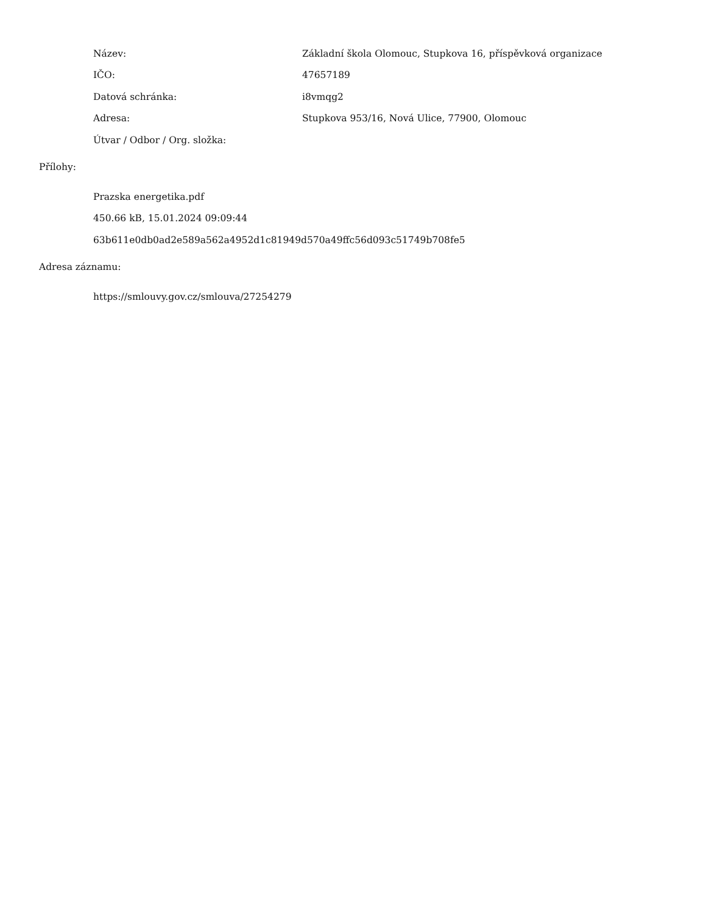| Název: | Základní škola Olomouc, Stupkova 16, příspěvková organizace |
| IČO: | 47657189 |
| Datová schránka: | i8vmqg2 |
| Adresa: | Stupkova 953/16, Nová Ulice, 77900, Olomouc |
| Útvar / Odbor / Org. složka: | |
Přílohy:
Prazska energetika.pdf
450.66 kB, 15.01.2024 09:09:44
63b611e0db0ad2e589a562a4952d1c81949d570a49ffc56d093c51749b708fe5
Adresa záznamu:
https://smlouvy.gov.cz/smlouva/27254279